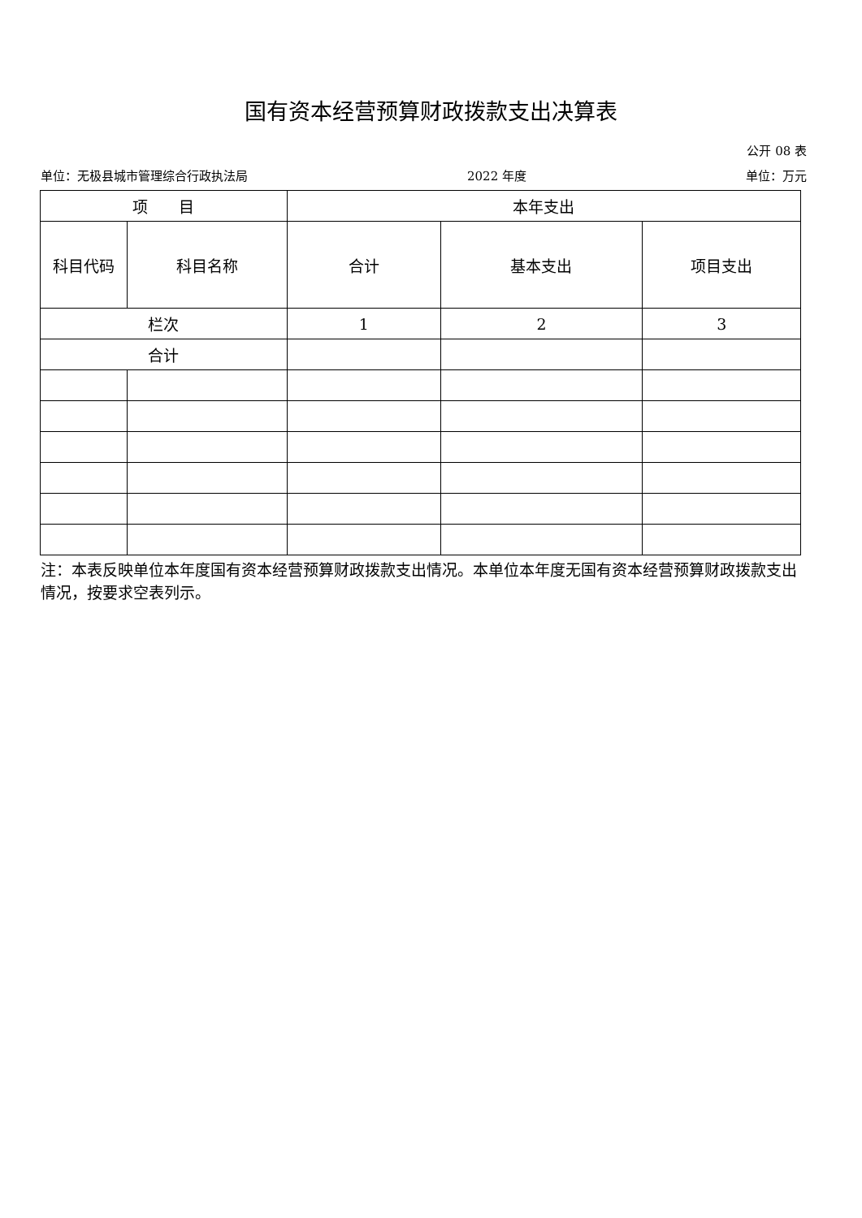国有资本经营预算财政拨款支出决算表
公开 08 表
单位：无极县城市管理综合行政执法局 2022 年度 单位：万元
| 项 目 | | 本年支出 | | |
| --- | --- | --- | --- | --- |
| 科目代码 | 科目名称 | 合计 | 基本支出 | 项目支出 |
| 栏次 | | 1 | 2 | 3 |
| 合计 | | | | |
注：本表反映单位本年度国有资本经营预算财政拨款支出情况。本单位本年度无国有资本经营预算财政拨款支出情况，按要求空表列示。